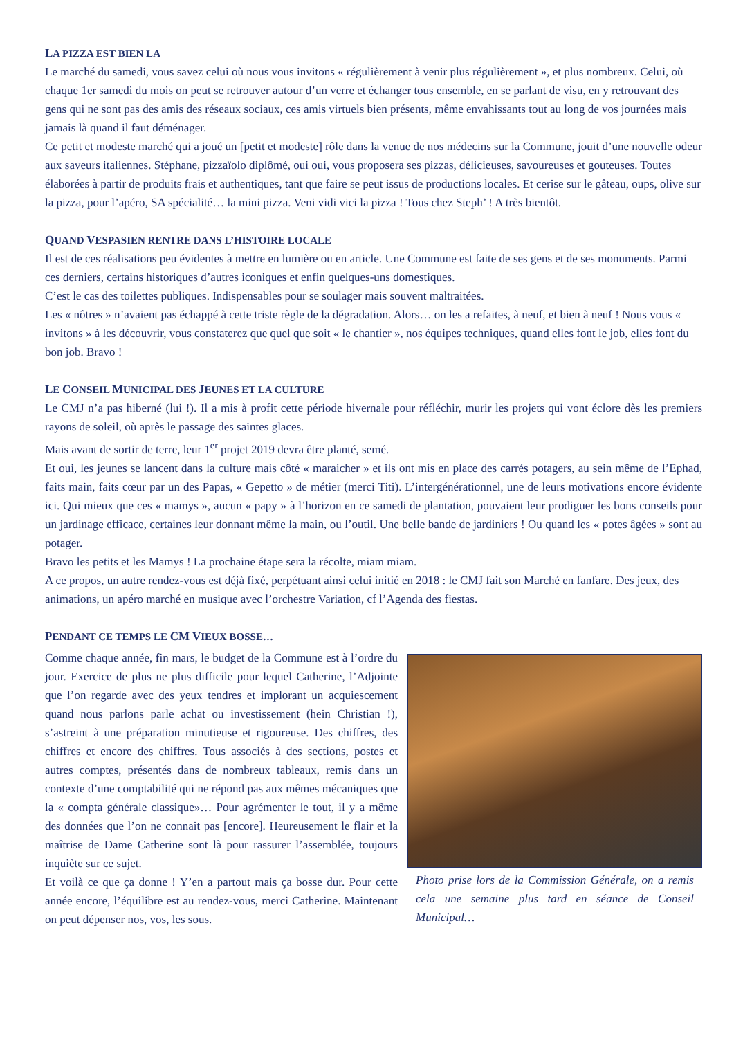LA PIZZA EST BIEN LA
Le marché du samedi, vous savez celui où nous vous invitons « régulièrement à venir plus régulièrement », et plus nombreux. Celui, où chaque 1er samedi du mois on peut se retrouver autour d’un verre et échanger tous ensemble, en se parlant de visu, en y retrouvant des gens qui ne sont pas des amis des réseaux sociaux, ces amis virtuels bien présents, même envahissants tout au long de vos journées mais jamais là quand il faut déménager.
Ce petit et modeste marché qui a joué un [petit et modeste] rôle dans la venue de nos médecins sur la Commune, jouit d’une nouvelle odeur aux saveurs italiennes. Stéphane, pizzaïolo diplômé, oui oui, vous proposera ses pizzas, délicieuses, savoureuses et gouteuses. Toutes élaborées à partir de produits frais et authentiques, tant que faire se peut issus de productions locales. Et cerise sur le gâteau, oups, olive sur la pizza, pour l’apéro, SA spécialité… la mini pizza. Veni vidi vici la pizza ! Tous chez Steph’ ! A très bientôt.
QUAND VESPASIEN RENTRE DANS L’HISTOIRE LOCALE
Il est de ces réalisations peu évidentes à mettre en lumière ou en article. Une Commune est faite de ses gens et de ses monuments. Parmi ces derniers, certains historiques d’autres iconiques et enfin quelques-uns domestiques.
C’est le cas des toilettes publiques. Indispensables pour se soulager mais souvent maltraitées.
Les « nôtres » n’avaient pas échappé à cette triste règle de la dégradation. Alors… on les a refaites, à neuf, et bien à neuf ! Nous vous « invitons » à les découvrir, vous constaterez que quel que soit « le chantier », nos équipes techniques, quand elles font le job, elles font du bon job. Bravo !
LE CONSEIL MUNICIPAL DES JEUNES ET LA CULTURE
Le CMJ n’a pas hiberné (lui !). Il a mis à profit cette période hivernale pour réfléchir, murir les projets qui vont éclore dès les premiers rayons de soleil, où après le passage des saintes glaces.
Mais avant de sortir de terre, leur 1<sup>er</sup> projet 2019 devra être planté, semé.
Et oui, les jeunes se lancent dans la culture mais côté « maraicher » et ils ont mis en place des carrés potagers, au sein même de l’Ephad, faits main, faits cœur par un des Papas, « Gepetto » de métier (merci Titi). L’intergénérationnel, une de leurs motivations encore évidente ici. Qui mieux que ces « mamys », aucun « papy » à l’horizon en ce samedi de plantation, pouvaient leur prodiguer les bons conseils pour un jardinage efficace, certaines leur donnant même la main, ou l’outil. Une belle bande de jardiniers ! Ou quand les « potes âgées » sont au potager.
Bravo les petits et les Mamys ! La prochaine étape sera la récolte, miam miam.
A ce propos, un autre rendez-vous est déjà fixé, perpétuant ainsi celui initié en 2018 : le CMJ fait son Marché en fanfare. Des jeux, des animations, un apéro marché en musique avec l’orchestre Variation, cf l’Agenda des fiestas.
PENDANT CE TEMPS LE CM VIEUX BOSSE…
Comme chaque année, fin mars, le budget de la Commune est à l’ordre du jour. Exercice de plus ne plus difficile pour lequel Catherine, l’Adjointe que l’on regarde avec des yeux tendres et implorant un acquiescement quand nous parlons parle achat ou investissement (hein Christian !), s’astreint à une préparation minutieuse et rigoureuse. Des chiffres, des chiffres et encore des chiffres. Tous associés à des sections, postes et autres comptes, présentés dans de nombreux tableaux, remis dans un contexte d’une comptabilité qui ne répond pas aux mêmes mécaniques que la « compta générale classique»… Pour agrémenter le tout, il y a même des données que l’on ne connait pas [encore]. Heureusement le flair et la maîtrise de Dame Catherine sont là pour rassurer l’assemblée, toujours inquiète sur ce sujet.
Et voilà ce que ça donne ! Y’en a partout mais ça bosse dur. Pour cette année encore, l’équilibre est au rendez-vous, merci Catherine. Maintenant on peut dépenser nos, vos, les sous.
Photo prise lors de la Commission Générale, on a remis cela une semaine plus tard en séance de Conseil Municipal…